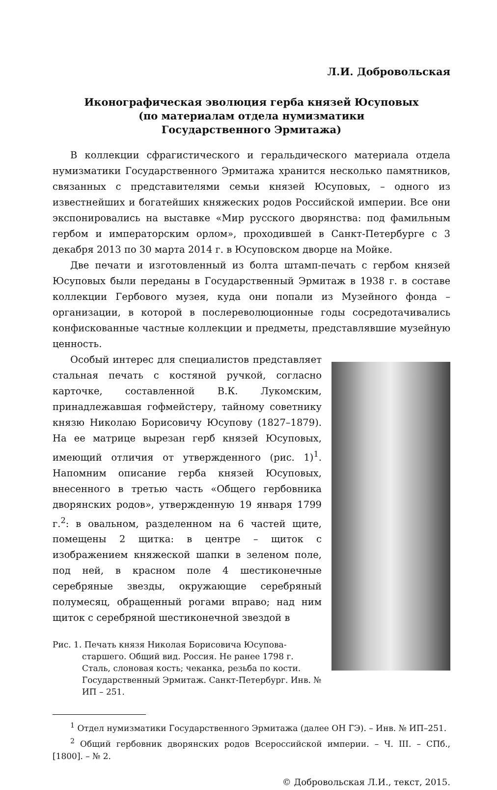Л.И. Добровольская
Иконографическая эволюция герба князей Юсуповых
(по материалам отдела нумизматики
Государственного Эрмитажа)
В коллекции сфрагистического и геральдического материала отдела нумизматики Государственного Эрмитажа хранится несколько памятников, связанных с представителями семьи князей Юсуповых, – одного из известнейших и богатейших княжеских родов Российской империи. Все они экспонировались на выставке «Мир русского дворянства: под фамильным гербом и императорским орлом», проходившей в Санкт-Петербурге с 3 декабря 2013 по 30 марта 2014 г. в Юсуповском дворце на Мойке.
Две печати и изготовленный из болта штамп-печать с гербом князей Юсуповых были переданы в Государственный Эрмитаж в 1938 г. в составе коллекции Гербового музея, куда они попали из Музейного фонда – организации, в которой в послереволюционные годы сосредотачивались конфискованные частные коллекции и предметы, представлявшие музейную ценность.
Особый интерес для специалистов представляет стальная печать с костяной ручкой, согласно карточке, составленной В.К. Лукомским, принадлежавшая гофмейстеру, тайному советнику князю Николаю Борисовичу Юсупову (1827–1879). На ее матрице вырезан герб князей Юсуповых, имеющий отличия от утвержденного (рис. 1)<sup>1</sup>. Напомним описание герба князей Юсуповых, внесенного в третью часть «Общего гербовника дворянских родов», утвержденную 19 января 1799 г.<sup>2</sup>: в овальном, разделенном на 6 частей щите, помещены 2 щитка: в центре – щиток с изображением княжеской шапки в зеленом поле, под ней, в красном поле 4 шестиконечные серебряные звезды, окружающие серебряный полумесяц, обращенный рогами вправо; над ним щиток с серебряной шестиконечной звездой в
Рис. 1. Печать князя Николая Борисовича Юсупова-старшего. Общий вид. Россия. Не ранее 1798 г. Сталь, слоновая кость; чеканка, резьба по кости. Государственный Эрмитаж. Санкт-Петербург. Инв. № ИП – 251.
<sup>1</sup> Отдел нумизматики Государственного Эрмитажа (далее ОН ГЭ). – Инв. № ИП–251.
<sup>2</sup> Общий гербовник дворянских родов Всероссийской империи. – Ч. III. – СПб., [1800]. – № 2.
© Добровольская Л.И., текст, 2015.